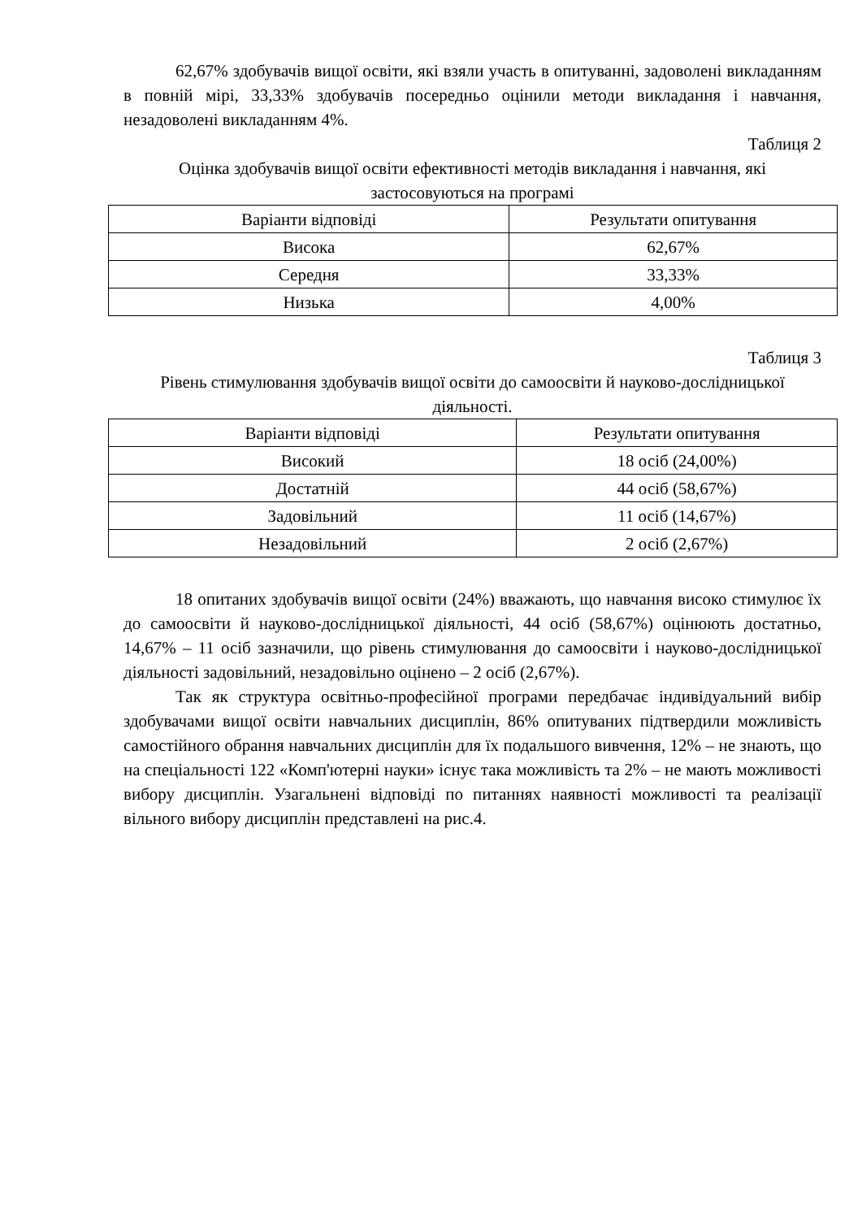62,67% здобувачів вищої освіти, які взяли участь в опитуванні, задоволені викладанням в повній мірі, 33,33% здобувачів посередньо оцінили методи викладання і навчання, незадоволені викладанням 4%.
Таблиця 2
Оцінка здобувачів вищої освіти ефективності методів викладання і навчання, які застосовуються на програмі
| Варіанти відповіді | Результати опитування |
| Висока | 62,67% |
| Середня | 33,33% |
| Низька | 4,00% |
Таблиця 3
Рівень стимулювання здобувачів вищої освіти до самоосвіти й науково-дослідницької діяльності.
| Варіанти відповіді | Результати опитування |
| Високий | 18 осіб (24,00%) |
| Достатній | 44 осіб (58,67%) |
| Задовільний | 11 осіб (14,67%) |
| Незадовільний | 2 осіб (2,67%) |
18 опитаних здобувачів вищої освіти (24%) вважають, що навчання високо стимулює їх до самоосвіти й науково-дослідницької діяльності, 44 осіб (58,67%) оцінюють достатньо, 14,67% – 11 осіб зазначили, що рівень стимулювання до самоосвіти і науково-дослідницької діяльності задовільний, незадовільно оцінено – 2 осіб (2,67%).
Так як структура освітньо-професійної програми передбачає індивідуальний вибір здобувачами вищої освіти навчальних дисциплін, 86% опитуваних підтвердили можливість самостійного обрання навчальних дисциплін для їх подальшого вивчення, 12% – не знають, що на спеціальності 122 «Комп'ютерні науки» існує така можливість та 2% – не мають можливості вибору дисциплін. Узагальнені відповіді по питаннях наявності можливості та реалізації вільного вибору дисциплін представлені на рис.4.